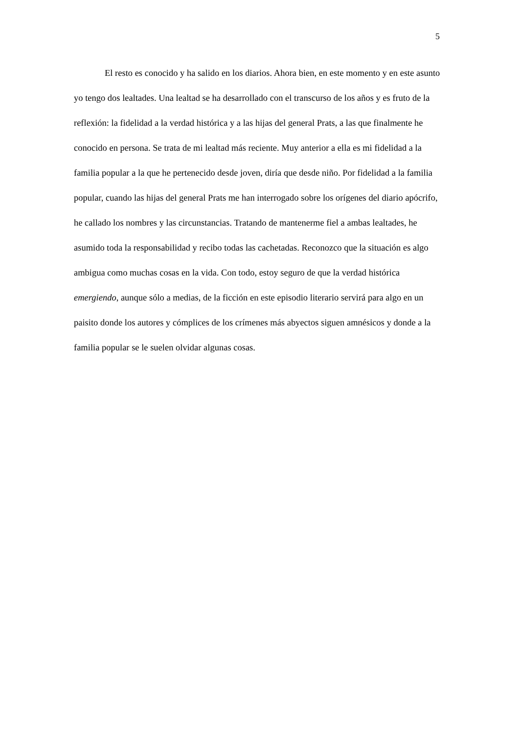5
El resto es conocido y ha salido en los diarios. Ahora bien, en este momento y en este asunto yo tengo dos lealtades. Una lealtad se ha desarrollado con el transcurso de los años y es fruto de la reflexión: la fidelidad a la verdad histórica y a las hijas del general Prats, a las que finalmente he conocido en persona. Se trata de mi lealtad más reciente. Muy anterior a ella es mi fidelidad a la familia popular a la que he pertenecido desde joven, diría que desde niño. Por fidelidad a la familia popular, cuando las hijas del general Prats me han interrogado sobre los orígenes del diario apócrifo, he callado los nombres y las circunstancias. Tratando de mantenerme fiel a ambas lealtades, he asumido toda la responsabilidad y recibo todas las cachetadas. Reconozco que la situación es algo ambigua como muchas cosas en la vida. Con todo, estoy seguro de que la verdad histórica emergiendo, aunque sólo a medias, de la ficción en este episodio literario servirá para algo en un paisito donde los autores y cómplices de los crímenes más abyectos siguen amnésicos y donde a la familia popular se le suelen olvidar algunas cosas.